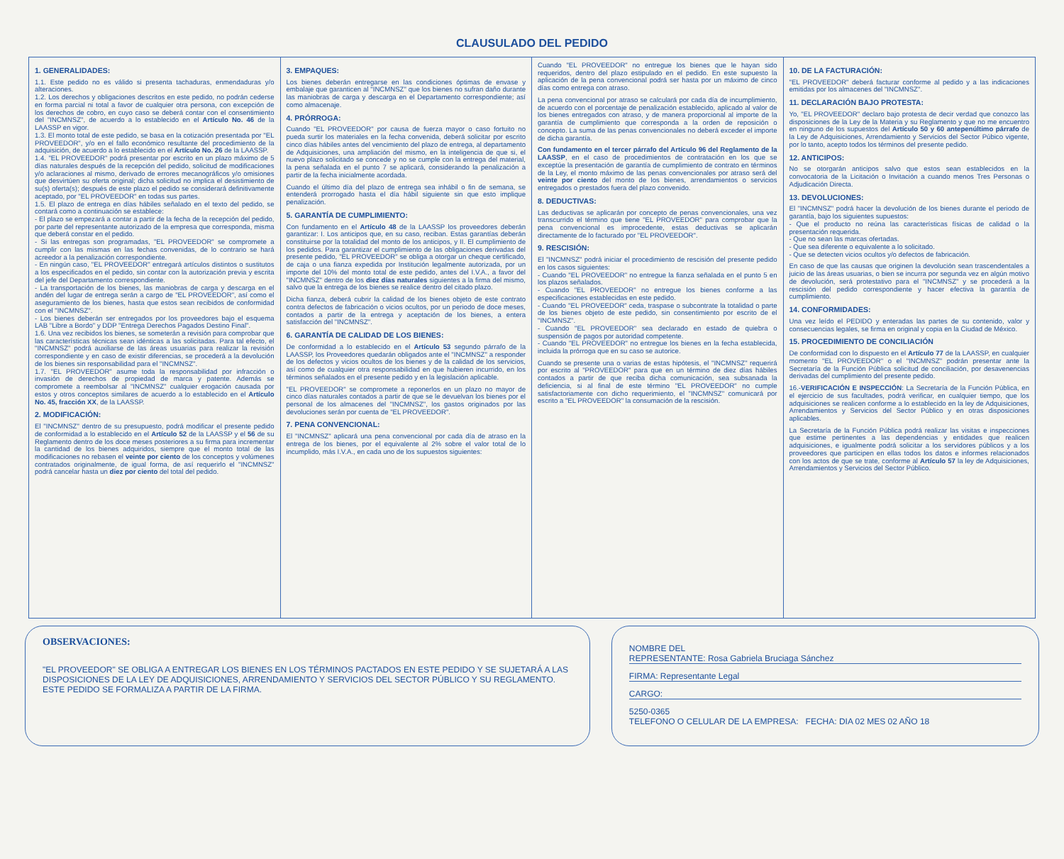CLAUSULADO DEL PEDIDO
1. GENERALIDADES:
1.1. Este pedido no es válido si presenta tachaduras, enmendaduras y/o alteraciones.
1.2. Los derechos y obligaciones descritos en este pedido, no podrán cederse en forma parcial ni total a favor de cualquier otra persona, con excepción de los derechos de cobro, en cuyo caso se deberá contar con el consentimiento del "INCMNSZ", de acuerdo a lo establecido en el Artículo No. 46 de la LAASSP en vigor.
1.3. El monto total de este pedido, se basa en la cotización presentada por "EL PROVEEDOR", y/o en el fallo económico resultante del procedimiento de la adquisición, de acuerdo a lo establecido en el Artículo No. 26 de la LAASSP.
1.4. "EL PROVEEDOR" podrá presentar por escrito en un plazo máximo de 5 días naturales después de la recepción del pedido, solicitud de modificaciones y/o aclaraciones al mismo, derivado de errores mecanográficos y/o omisiones que desvirtúen su oferta original; dicha solicitud no implica el desistimiento de su(s) oferta(s); después de este plazo el pedido se considerará definitivamente aceptado, por "EL PROVEEDOR" en todas sus partes.
1.5. El plazo de entrega en días hábiles señalado en el texto del pedido, se contará como a continuación se establece:
- El plazo se empezará a contar a partir de la fecha de la recepción del pedido, por parte del representante autorizado de la empresa que corresponda, misma que deberá constar en el pedido.
- Si las entregas son programadas, "EL PROVEEDOR" se compromete a cumplir con las mismas en las fechas convenidas, de lo contrario se hará acreedor a la penalización correspondiente.
- En ningún caso, "EL PROVEEDOR" entregará artículos distintos o sustitutos a los especificados en el pedido, sin contar con la autorización previa y escrita del jefe del Departamento correspondiente.
- La transportación de los bienes, las maniobras de carga y descarga en el andén del lugar de entrega serán a cargo de "EL PROVEEDOR", así como el aseguramiento de los bienes, hasta que estos sean recibidos de conformidad con el "INCMNSZ".
- Los bienes deberán ser entregados por los proveedores bajo el esquema LAB "Libre a Bordo" y DDP "Entrega Derechos Pagados Destino Final".
1.6. Una vez recibidos los bienes, se someterán a revisión para comprobar que las características técnicas sean idénticas a las solicitadas. Para tal efecto, el "INCMNSZ" podrá auxiliarse de las áreas usuarias para realizar la revisión correspondiente y en caso de existir diferencias, se procederá a la devolución de los bienes sin responsabilidad para el "INCMNSZ".
1.7. "EL PROVEEDOR" asume toda la responsabilidad por infracción o invasión de derechos de propiedad de marca y patente. Además se compromete a reembolsar al "INCMNSZ" cualquier erogación causada por estos y otros conceptos similares de acuerdo a lo establecido en el Artículo No. 45, fracción XX, de la LAASSP.
2. MODIFICACIÓN:
El "INCMNSZ" dentro de su presupuesto, podrá modificar el presente pedido de conformidad a lo establecido en el Artículo 52 de la LAASSP y el 56 de su Reglamento dentro de los doce meses posteriores a su firma para incrementar la cantidad de los bienes adquiridos, siempre que el monto total de las modificaciones no rebasen el veinte por ciento de los conceptos y volúmenes contratados originalmente, de igual forma, de así requerirlo el "INCMNSZ" podrá cancelar hasta un diez por ciento del total del pedido.
3. EMPAQUES:
Los bienes deberán entregarse en las condiciones óptimas de envase y embalaje que garanticen al "INCMNSZ" que los bienes no sufran daño durante las maniobras de carga y descarga en el Departamento correspondiente; así como almacenaje.
4. PRÓRROGA:
Cuando "EL PROVEEDOR" por causa de fuerza mayor o caso fortuito no pueda surtir los materiales en la fecha convenida, deberá solicitar por escrito cinco días hábiles antes del vencimiento del plazo de entrega, al departamento de Adquisiciones, una ampliación del mismo, en la inteligencia de que si, el nuevo plazo solicitado se concede y no se cumple con la entrega del material, la pena señalada en el punto 7 se aplicará, considerando la penalización a partir de la fecha inicialmente acordada.
Cuando el último día del plazo de entrega sea inhábil o fin de semana, se entenderá prorrogado hasta el día hábil siguiente sin que esto implique penalización.
5. GARANTÍA DE CUMPLIMIENTO:
Con fundamento en el Artículo 48 de la LAASSP los proveedores deberán garantizar: I. Los anticipos que, en su caso, reciban. Estas garantías deberán constituirse por la totalidad del monto de los anticipos, y II. El cumplimiento de los pedidos. Para garantizar el cumplimiento de las obligaciones derivadas del presente pedido, "EL PROVEEDOR" se obliga a otorgar un cheque certificado, de caja o una fianza expedida por Institución legalmente autorizada, por un importe del 10% del monto total de este pedido, antes del I.V.A., a favor del "INCMNSZ" dentro de los diez días naturales siguientes a la firma del mismo, salvo que la entrega de los bienes se realice dentro del citado plazo.
Dicha fianza, deberá cubrir la calidad de los bienes objeto de este contrato contra defectos de fabricación o vicios ocultos, por un periodo de doce meses, contados a partir de la entrega y aceptación de los bienes, a entera satisfacción del "INCMNSZ".
6. GARANTÍA DE CALIDAD DE LOS BIENES:
De conformidad a lo establecido en el Artículo 53 segundo párrafo de la LAASSP, los Proveedores quedarán obligados ante el "INCMNSZ" a responder de los defectos y vicios ocultos de los bienes y de la calidad de los servicios, así como de cualquier otra responsabilidad en que hubieren incurrido, en los términos señalados en el presente pedido y en la legislación aplicable.
"EL PROVEEDOR" se compromete a reponerlos en un plazo no mayor de cinco días naturales contados a partir de que se le devuelvan los bienes por el personal de los almacenes del "INCMNSZ", los gastos originados por las devoluciones serán por cuenta de "EL PROVEEDOR".
7. PENA CONVENCIONAL:
El "INCMNSZ" aplicará una pena convencional por cada día de atraso en la entrega de los bienes, por el equivalente al 2% sobre el valor total de lo incumplido, más I.V.A., en cada uno de los supuestos siguientes:
Cuando "EL PROVEEDOR" no entregue los bienes que le hayan sido requeridos, dentro del plazo estipulado en el pedido. En este supuesto la aplicación de la pena convencional podrá ser hasta por un máximo de cinco días como entrega con atraso.
La pena convencional por atraso se calculará por cada día de incumplimiento, de acuerdo con el porcentaje de penalización establecido, aplicado al valor de los bienes entregados con atraso, y de manera proporcional al importe de la garantía de cumplimiento que corresponda a la orden de reposición o concepto. La suma de las penas convencionales no deberá exceder el importe de dicha garantía.
Con fundamento en el tercer párrafo del Artículo 96 del Reglamento de la LAASSP, en el caso de procedimientos de contratación en los que se exceptúe la presentación de garantía de cumplimiento de contrato en términos de la Ley, el monto máximo de las penas convencionales por atraso será del veinte por ciento del monto de los bienes, arrendamientos o servicios entregados o prestados fuera del plazo convenido.
8. DEDUCTIVAS:
Las deductivas se aplicarán por concepto de penas convencionales, una vez transcurrido el término que tiene "EL PROVEEDOR" para comprobar que la pena convencional es improcedente, estas deductivas se aplicarán directamente de lo facturado por "EL PROVEEDOR".
9. RESCISIÓN:
El "INCMNSZ" podrá iniciar el procedimiento de rescisión del presente pedido en los casos siguientes:
- Cuando "EL PROVEEDOR" no entregue la fianza señalada en el punto 5 en los plazos señalados.
- Cuando "EL PROVEEDOR" no entregue los bienes conforme a las especificaciones establecidas en este pedido.
- Cuando "EL PROVEEDOR" ceda, traspase o subcontrate la totalidad o parte de los bienes objeto de este pedido, sin consentimiento por escrito de el "INCMNSZ".
- Cuando "EL PROVEEDOR" sea declarado en estado de quiebra o suspensión de pagos por autoridad competente.
- Cuando "EL PROVEEDOR" no entregue los bienes en la fecha establecida, incluida la prórroga que en su caso se autorice.
Cuando se presente una o varias de estas hipótesis, el "INCMNSZ" requerirá por escrito al "PROVEEDOR" para que en un término de diez días hábiles contados a partir de que reciba dicha comunicación, sea subsanada la deficiencia, si al final de este término "EL PROVEEDOR" no cumple satisfactoriamente con dicho requerimiento, el "INCMNSZ" comunicará por escrito a "EL PROVEEDOR" la consumación de la rescisión.
10. DE LA FACTURACIÓN:
"EL PROVEEDOR" deberá facturar conforme al pedido y a las indicaciones emitidas por los almacenes del "INCMNSZ".
11. DECLARACIÓN BAJO PROTESTA:
Yo, "EL PROVEEDOR" declaro bajo protesta de decir verdad que conozco las disposiciones de la Ley de la Materia y su Reglamento y que no me encuentro en ninguno de los supuestos del Artículo 50 y 60 antepenúltimo párrafo de la Ley de Adquisiciones, Arrendamiento y Servicios del Sector Púbico vigente, por lo tanto, acepto todos los términos del presente pedido.
12. ANTICIPOS:
No se otorgarán anticipos salvo que estos sean establecidos en la convocatoria de la Licitación o Invitación a cuando menos Tres Personas o Adjudicación Directa.
13. DEVOLUCIONES:
El "INCMNSZ" podrá hacer la devolución de los bienes durante el periodo de garantía, bajo los siguientes supuestos:
- Que el producto no reúna las características físicas de calidad o la presentación requerida.
- Que no sean las marcas ofertadas.
- Que sea diferente o equivalente a lo solicitado.
- Que se detecten vicios ocultos y/o defectos de fabricación.
En caso de que las causas que originen la devolución sean trascendentales a juicio de las áreas usuarias, o bien se incurra por segunda vez en algún motivo de devolución, será protestativo para el "INCMNSZ" y se procederá a la rescisión del pedido correspondiente y hacer efectiva la garantía de cumplimiento.
14. CONFORMIDADES:
Una vez leído el PEDIDO y enteradas las partes de su contenido, valor y consecuencias legales, se firma en original y copia en la Ciudad de México.
15. PROCEDIMIENTO DE CONCILIACIÓN
De conformidad con lo dispuesto en el Artículo 77 de la LAASSP, en cualquier momento "EL PROVEEDOR" o el "INCMNSZ" podrán presentar ante la Secretaría de la Función Pública solicitud de conciliación, por desavenencias derivadas del cumplimiento del presente pedido.
16.-VERIFICACIÓN E INSPECCIÓN: La Secretaría de la Función Pública, en el ejercicio de sus facultades, podrá verificar, en cualquier tiempo, que los adquisiciones se realicen conforme a lo establecido en la ley de Adquisiciones, Arrendamientos y Servicios del Sector Público y en otras disposiciones aplicables.
La Secretaría de la Función Pública podrá realizar las visitas e inspecciones que estime pertinentes a las dependencias y entidades que realicen adquisiciones, e igualmente podrá solicitar a los servidores públicos y a los proveedores que participen en ellas todos los datos e informes relacionados con los actos de que se trate, conforme al Artículo 57 la ley de Adquisiciones, Arrendamientos y Servicios del Sector Público.
OBSERVACIONES:
"EL PROVEEDOR" SE OBLIGA A ENTREGAR LOS BIENES EN LOS TÉRMINOS PACTADOS EN ESTE PEDIDO Y SE SUJETARÁ A LAS DISPOSICIONES DE LA LEY DE ADQUISICIONES, ARRENDAMIENTO Y SERVICIOS DEL SECTOR PÚBLICO Y SU REGLAMENTO. ESTE PEDIDO SE FORMALIZA A PARTIR DE LA FIRMA.
NOMBRE DEL
REPRESENTANTE: Rosa Gabriela Bruciaga Sánchez
FIRMA: Representante Legal
CARGO:
5250-0365
TELEFONO O CELULAR DE LA EMPRESA: FECHA: DIA 02 MES 02 AÑO 18